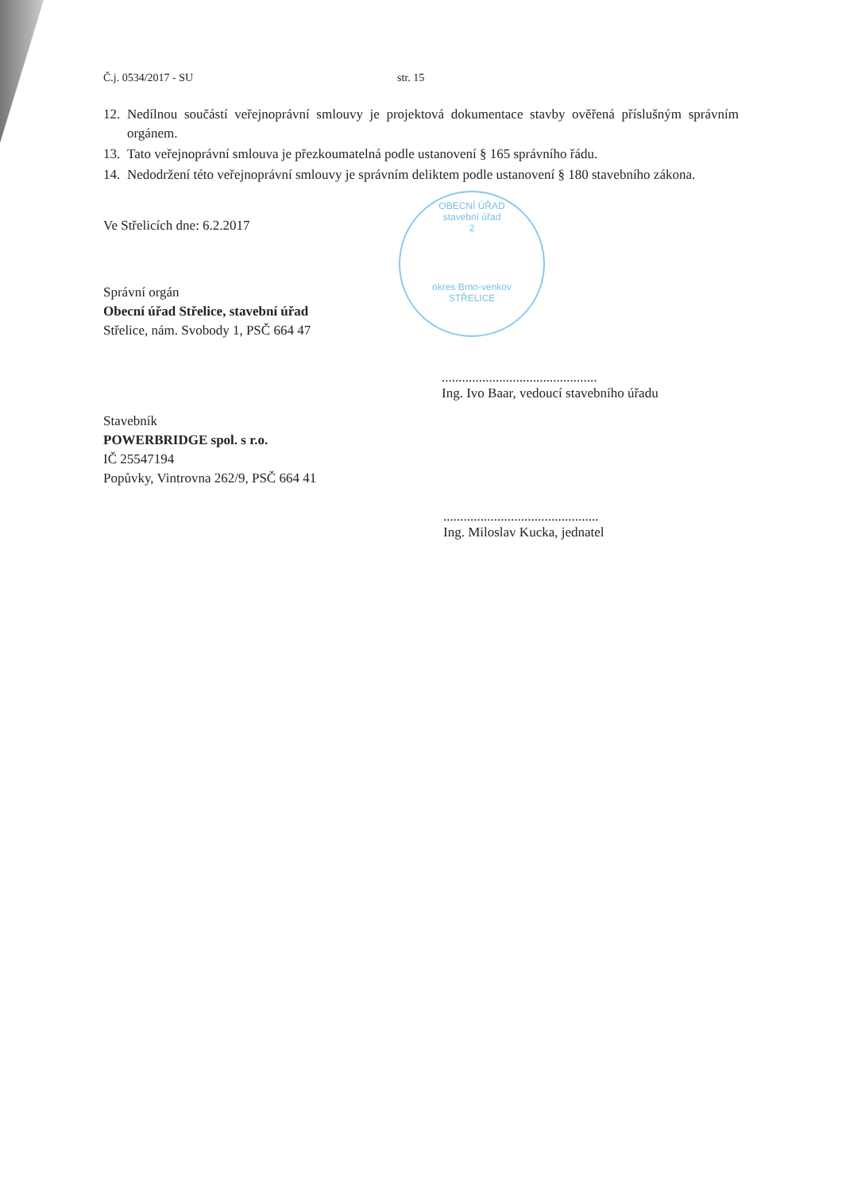Č.j. 0534/2017 - SU str. 15
12. Nedílnou součástí veřejnoprávní smlouvy je projektová dokumentace stavby ověřená příslušným správním orgánem.
13. Tato veřejnoprávní smlouva je přezkoumatelná podle ustanovení § 165 správního řádu.
14. Nedodržení této veřejnoprávní smlouvy je správním deliktem podle ustanovení § 180 stavebního zákona.
Ve Střelicích dne: 6.2.2017
Správní orgán
Obecní úřad Střelice, stavební úřad
Střelice, nám. Svobody 1, PSČ 664 47
Stavebník
POWERBRIDGE spol. s r.o.
IČ 25547194
Popůvky, Vintrovna 262/9, PSČ 664 41
OBECNÍ ÚŘAD
stavební úřad
2
okres Brno-venkov
STŘELICE
..............................................
Ing. Ivo Baar, vedoucí stavebního úřadu
..............................................
Ing. Miloslav Kucka, jednatel